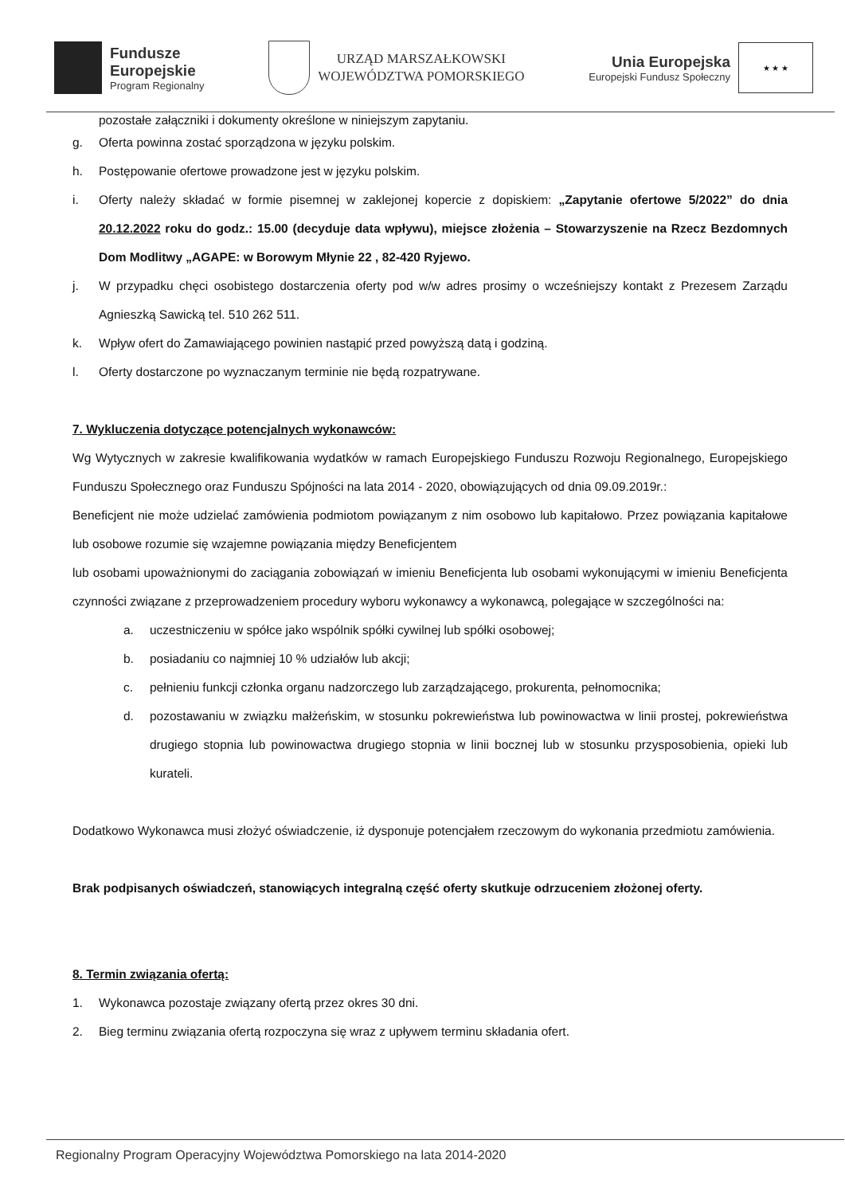Fundusze
Europejskie
Program Regionalny
URZĄD MARSZAŁKOWSKI
WOJEWÓDZTWA POMORSKIEGO
Unia Europejska
Europejski Fundusz Społeczny
★ ★ ★
pozostałe załączniki i dokumenty określone w niniejszym zapytaniu.
g. Oferta powinna zostać sporządzona w języku polskim.
h. Postępowanie ofertowe prowadzone jest w języku polskim.
i. Oferty należy składać w formie pisemnej w zaklejonej kopercie z dopiskiem: „Zapytanie ofertowe 5/2022” do dnia 20.12.2022 roku do godz.: 15.00 (decyduje data wpływu), miejsce złożenia – Stowarzyszenie na Rzecz Bezdomnych Dom Modlitwy „AGAPE: w Borowym Młynie 22 , 82-420 Ryjewo.
j. W przypadku chęci osobistego dostarczenia oferty pod w/w adres prosimy o wcześniejszy kontakt z Prezesem Zarządu Agnieszką Sawicką tel. 510 262 511.
k. Wpływ ofert do Zamawiającego powinien nastąpić przed powyższą datą i godziną.
l. Oferty dostarczone po wyznaczanym terminie nie będą rozpatrywane.
7. Wykluczenia dotyczące potencjalnych wykonawców:
Wg Wytycznych w zakresie kwalifikowania wydatków w ramach Europejskiego Funduszu Rozwoju Regionalnego, Europejskiego Funduszu Społecznego oraz Funduszu Spójności na lata 2014 - 2020, obowiązujących od dnia 09.09.2019r.:
Beneficjent nie może udzielać zamówienia podmiotom powiązanym z nim osobowo lub kapitałowo. Przez powiązania kapitałowe lub osobowe rozumie się wzajemne powiązania między Beneficjentem
lub osobami upoważnionymi do zaciągania zobowiązań w imieniu Beneficjenta lub osobami wykonującymi w imieniu Beneficjenta czynności związane z przeprowadzeniem procedury wyboru wykonawcy a wykonawcą, polegające w szczególności na:
a. uczestniczeniu w spółce jako wspólnik spółki cywilnej lub spółki osobowej;
b. posiadaniu co najmniej 10 % udziałów lub akcji;
c. pełnieniu funkcji członka organu nadzorczego lub zarządzającego, prokurenta, pełnomocnika;
d. pozostawaniu w związku małżeńskim, w stosunku pokrewieństwa lub powinowactwa w linii prostej, pokrewieństwa drugiego stopnia lub powinowactwa drugiego stopnia w linii bocznej lub w stosunku przysposobienia, opieki lub kurateli.
Dodatkowo Wykonawca musi złożyć oświadczenie, iż dysponuje potencjałem rzeczowym do wykonania przedmiotu zamówienia.
Brak podpisanych oświadczeń, stanowiących integralną część oferty skutkuje odrzuceniem złożonej oferty.
8. Termin związania ofertą:
1. Wykonawca pozostaje związany ofertą przez okres 30 dni.
2. Bieg terminu związania ofertą rozpoczyna się wraz z upływem terminu składania ofert.
Regionalny Program Operacyjny Województwa Pomorskiego na lata 2014-2020